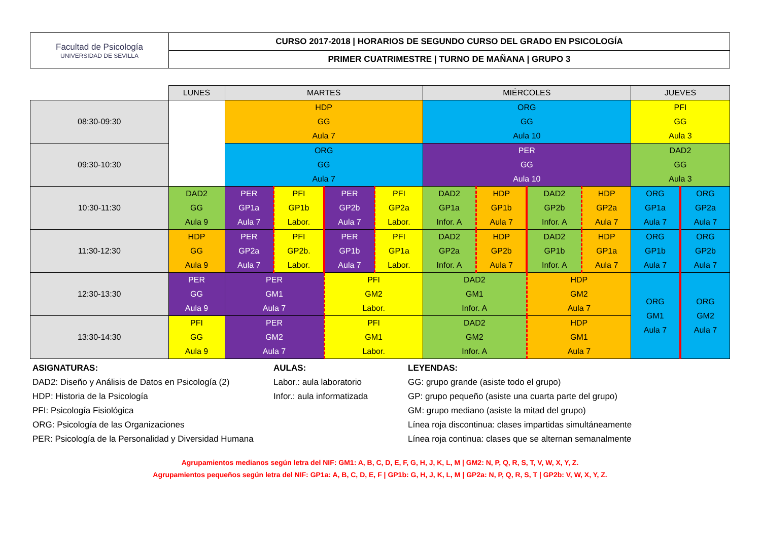| Facultad de Psicología UNIVERSIDAD DE SEVILLA | CURSO 2017-2018 / HORARIOS DE SEGUNDO CURSO DEL GRADO EN PSICOLOGÍA |
| | PRIMER CUATRIMESTRE / TURNO DE MAÑANA / GRUPO 3 |
| | LUNES | MARTES | | | | MIÉRCOLES | | | | JUEVES | |
| 08:30-09:30 | | HDP GG Aula 7 | | | | ORG GG Aula 10 | | | | PFI GG Aula 3 | |
| 09:30-10:30 | | ORG GG Aula 7 | | | | PER GG Aula 10 | | | | DAD2 GG Aula 3 | |
| 10:30-11:30 | DAD2 GG Aula 9 | PER GP1a Aula 7 | PFI GP1b Labor. | PER GP2b Aula 7 | PFI GP2a Labor. | DAD2 GP1a Infor. A | HDP GP1b Aula 7 | DAD2 GP2b Infor. A | HDP GP2a Aula 7 | ORG GP1a Aula 7 | ORG GP2a Aula 7 |
| 11:30-12:30 | HDP GG Aula 9 | PER GP2a Aula 7 | PFI GP2b. Labor. | PER GP1b Aula 7 | PFI GP1a Labor. | DAD2 GP2a Infor. A | HDP GP2b Aula 7 | DAD2 GP1b Infor. A | HDP GP1a Aula 7 | ORG GP1b Aula 7 | ORG GP2b Aula 7 |
| 12:30-13:30 | PER GG Aula 9 | PER GM1 Aula 7 | | PFI GM2 Labor. | | DAD2 GM1 Infor. A | | HDP GM2 Aula 7 | | ORG GM1 Aula 7 | ORG GM2 Aula 7 |
| 13:30-14:30 | PFI GG Aula 9 | PER GM2 Aula 7 | | PFI GM1 Labor. | | DAD2 GM2 Infor. A | | HDP GM1 Aula 7 | | | |
ASIGNATURAS:
DAD2: Diseño y Análisis de Datos en Psicología (2)
HDP: Historia de la Psicología
PFI: Psicología Fisiológica
ORG: Psicología de las Organizaciones
PER: Psicología de la Personalidad y Diversidad Humana
AULAS:
Labor.: aula laboratorio
Infor.: aula informatizada
LEYENDAS:
GG: grupo grande (asiste todo el grupo)
GP: grupo pequeño (asiste una cuarta parte del grupo)
GM: grupo mediano (asiste la mitad del grupo)
Línea roja discontinua: clases impartidas simultáneamente
Línea roja continua: clases que se alternan semanalmente
Agrupamientos medianos según letra del NIF: GM1: A, B, C, D, E, F, G, H, J, K, L, M | GM2: N, P, Q, R, S, T, V, W, X, Y, Z.
Agrupamientos pequeños según letra del NIF: GP1a: A, B, C, D, E, F | GP1b: G, H, J, K, L, M | GP2a: N, P, Q, R, S, T | GP2b: V, W, X, Y, Z.